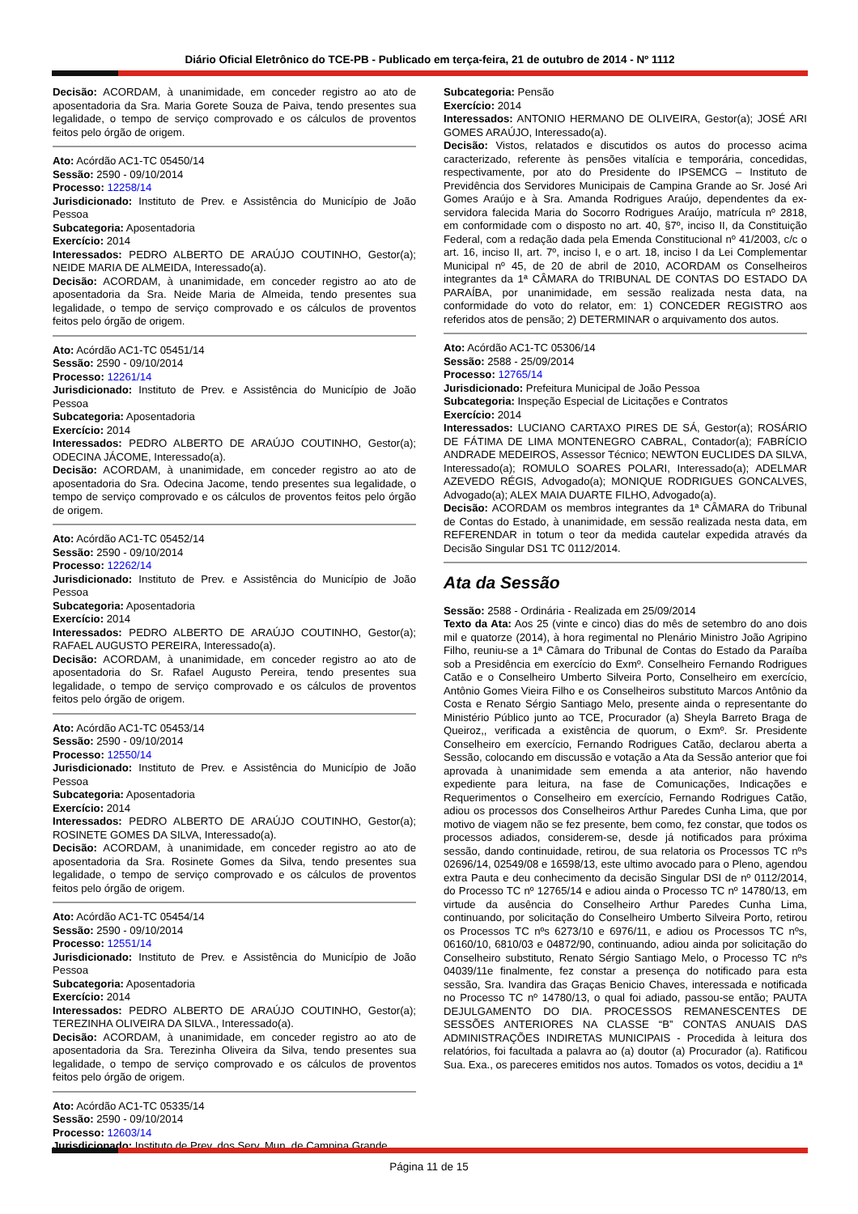Diário Oficial Eletrônico do TCE-PB - Publicado em terça-feira, 21 de outubro de 2014 - Nº 1112
Decisão: ACORDAM, à unanimidade, em conceder registro ao ato de aposentadoria da Sra. Maria Gorete Souza de Paiva, tendo presentes sua legalidade, o tempo de serviço comprovado e os cálculos de proventos feitos pelo órgão de origem.
Ato: Acórdão AC1-TC 05450/14
Sessão: 2590 - 09/10/2014
Processo: 12258/14
Jurisdicionado: Instituto de Prev. e Assistência do Município de João Pessoa
Subcategoria: Aposentadoria
Exercício: 2014
Interessados: PEDRO ALBERTO DE ARAÚJO COUTINHO, Gestor(a); NEIDE MARIA DE ALMEIDA, Interessado(a).
Decisão: ACORDAM, à unanimidade, em conceder registro ao ato de aposentadoria da Sra. Neide Maria de Almeida, tendo presentes sua legalidade, o tempo de serviço comprovado e os cálculos de proventos feitos pelo órgão de origem.
Ato: Acórdão AC1-TC 05451/14
Sessão: 2590 - 09/10/2014
Processo: 12261/14
Jurisdicionado: Instituto de Prev. e Assistência do Município de João Pessoa
Subcategoria: Aposentadoria
Exercício: 2014
Interessados: PEDRO ALBERTO DE ARAÚJO COUTINHO, Gestor(a); ODECINA JÁCOME, Interessado(a).
Decisão: ACORDAM, à unanimidade, em conceder registro ao ato de aposentadoria do Sra. Odecina Jacome, tendo presentes sua legalidade, o tempo de serviço comprovado e os cálculos de proventos feitos pelo órgão de origem.
Ato: Acórdão AC1-TC 05452/14
Sessão: 2590 - 09/10/2014
Processo: 12262/14
Jurisdicionado: Instituto de Prev. e Assistência do Município de João Pessoa
Subcategoria: Aposentadoria
Exercício: 2014
Interessados: PEDRO ALBERTO DE ARAÚJO COUTINHO, Gestor(a); RAFAEL AUGUSTO PEREIRA, Interessado(a).
Decisão: ACORDAM, à unanimidade, em conceder registro ao ato de aposentadoria do Sr. Rafael Augusto Pereira, tendo presentes sua legalidade, o tempo de serviço comprovado e os cálculos de proventos feitos pelo órgão de origem.
Ato: Acórdão AC1-TC 05453/14
Sessão: 2590 - 09/10/2014
Processo: 12550/14
Jurisdicionado: Instituto de Prev. e Assistência do Município de João Pessoa
Subcategoria: Aposentadoria
Exercício: 2014
Interessados: PEDRO ALBERTO DE ARAÚJO COUTINHO, Gestor(a); ROSINETE GOMES DA SILVA, Interessado(a).
Decisão: ACORDAM, à unanimidade, em conceder registro ao ato de aposentadoria da Sra. Rosinete Gomes da Silva, tendo presentes sua legalidade, o tempo de serviço comprovado e os cálculos de proventos feitos pelo órgão de origem.
Ato: Acórdão AC1-TC 05454/14
Sessão: 2590 - 09/10/2014
Processo: 12551/14
Jurisdicionado: Instituto de Prev. e Assistência do Município de João Pessoa
Subcategoria: Aposentadoria
Exercício: 2014
Interessados: PEDRO ALBERTO DE ARAÚJO COUTINHO, Gestor(a); TEREZINHA OLIVEIRA DA SILVA., Interessado(a).
Decisão: ACORDAM, à unanimidade, em conceder registro ao ato de aposentadoria da Sra. Terezinha Oliveira da Silva, tendo presentes sua legalidade, o tempo de serviço comprovado e os cálculos de proventos feitos pelo órgão de origem.
Ato: Acórdão AC1-TC 05335/14
Sessão: 2590 - 09/10/2014
Processo: 12603/14
Jurisdicionado: Instituto de Prev. dos Serv. Mun. de Campina Grande
Subcategoria: Pensão
Exercício: 2014
Interessados: ANTONIO HERMANO DE OLIVEIRA, Gestor(a); JOSÉ ARI GOMES ARAÚJO, Interessado(a).
Decisão: Vistos, relatados e discutidos os autos do processo acima caracterizado, referente às pensões vitalícia e temporária, concedidas, respectivamente, por ato do Presidente do IPSEMCG – Instituto de Previdência dos Servidores Municipais de Campina Grande ao Sr. José Ari Gomes Araújo e à Sra. Amanda Rodrigues Araújo, dependentes da ex-servidora falecida Maria do Socorro Rodrigues Araújo, matrícula nº 2818, em conformidade com o disposto no art. 40, §7º, inciso II, da Constituição Federal, com a redação dada pela Emenda Constitucional nº 41/2003, c/c o art. 16, inciso II, art. 7º, inciso I, e o art. 18, inciso I da Lei Complementar Municipal nº 45, de 20 de abril de 2010, ACORDAM os Conselheiros integrantes da 1ª CÂMARA do TRIBUNAL DE CONTAS DO ESTADO DA PARAÍBA, por unanimidade, em sessão realizada nesta data, na conformidade do voto do relator, em: 1) CONCEDER REGISTRO aos referidos atos de pensão; 2) DETERMINAR o arquivamento dos autos.
Ato: Acórdão AC1-TC 05306/14
Sessão: 2588 - 25/09/2014
Processo: 12765/14
Jurisdicionado: Prefeitura Municipal de João Pessoa
Subcategoria: Inspeção Especial de Licitações e Contratos
Exercício: 2014
Interessados: LUCIANO CARTAXO PIRES DE SÁ, Gestor(a); ROSÁRIO DE FÁTIMA DE LIMA MONTENEGRO CABRAL, Contador(a); FABRÍCIO ANDRADE MEDEIROS, Assessor Técnico; NEWTON EUCLIDES DA SILVA, Interessado(a); ROMULO SOARES POLARI, Interessado(a); ADELMAR AZEVEDO RÉGIS, Advogado(a); MONIQUE RODRIGUES GONCALVES, Advogado(a); ALEX MAIA DUARTE FILHO, Advogado(a).
Decisão: ACORDAM os membros integrantes da 1ª CÂMARA do Tribunal de Contas do Estado, à unanimidade, em sessão realizada nesta data, em REFERENDAR in totum o teor da medida cautelar expedida através da Decisão Singular DS1 TC 0112/2014.
Ata da Sessão
Sessão: 2588 - Ordinária - Realizada em 25/09/2014
Texto da Ata: Aos 25 (vinte e cinco) dias do mês de setembro do ano dois mil e quatorze (2014), à hora regimental no Plenário Ministro João Agripino Filho, reuniu-se a 1ª Câmara do Tribunal de Contas do Estado da Paraíba sob a Presidência em exercício do Exmº. Conselheiro Fernando Rodrigues Catão e o Conselheiro Umberto Silveira Porto, Conselheiro em exercício, Antônio Gomes Vieira Filho e os Conselheiros substituto Marcos Antônio da Costa e Renato Sérgio Santiago Melo, presente ainda o representante do Ministério Público junto ao TCE, Procurador (a) Sheyla Barreto Braga de Queiroz,, verificada a existência de quorum, o Exmº. Sr. Presidente Conselheiro em exercício, Fernando Rodrigues Catão, declarou aberta a Sessão, colocando em discussão e votação a Ata da Sessão anterior que foi aprovada à unanimidade sem emenda a ata anterior, não havendo expediente para leitura, na fase de Comunicações, Indicações e Requerimentos o Conselheiro em exercício, Fernando Rodrigues Catão, adiou os processos dos Conselheiros Arthur Paredes Cunha Lima, que por motivo de viagem não se fez presente, bem como, fez constar, que todos os processos adiados, considerem-se, desde já notificados para próxima sessão, dando continuidade, retirou, de sua relatoria os Processos TC nºs 02696/14, 02549/08 e 16598/13, este ultimo avocado para o Pleno, agendou extra Pauta e deu conhecimento da decisão Singular DSI de nº 0112/2014, do Processo TC nº 12765/14 e adiou ainda o Processo TC nº 14780/13, em virtude da ausência do Conselheiro Arthur Paredes Cunha Lima, continuando, por solicitação do Conselheiro Umberto Silveira Porto, retirou os Processos TC nºs 6273/10 e 6976/11, e adiou os Processos TC nºs, 06160/10, 6810/03 e 04872/90, continuando, adiou ainda por solicitação do Conselheiro substituto, Renato Sérgio Santiago Melo, o Processo TC nºs 04039/11e finalmente, fez constar a presença do notificado para esta sessão, Sra. Ivandira das Graças Benicio Chaves, interessada e notificada no Processo TC nº 14780/13, o qual foi adiado, passou-se então; PAUTA DEJULGAMENTO DO DIA. PROCESSOS REMANESCENTES DE SESSÕES ANTERIORES NA CLASSE “B” CONTAS ANUAIS DAS ADMINISTRAÇÕES INDIRETAS MUNICIPAIS - Procedida à leitura dos relatórios, foi facultada a palavra ao (a) doutor (a) Procurador (a). Ratificou Sua. Exa., os pareceres emitidos nos autos. Tomados os votos, decidiu a 1ª
Página 11 de 15